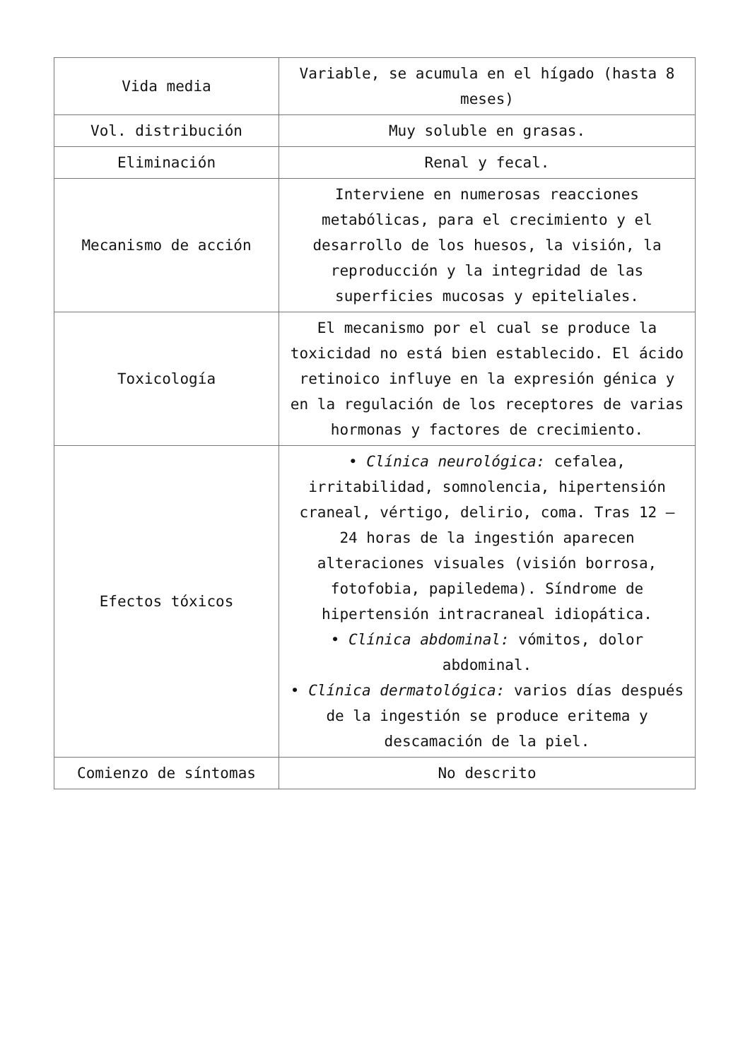| Vida media | Variable, se acumula en el hígado (hasta 8 meses) |
| Vol. distribución | Muy soluble en grasas. |
| Eliminación | Renal y fecal. |
| Mecanismo de acción | Interviene en numerosas reacciones metabólicas, para el crecimiento y el desarrollo de los huesos, la visión, la reproducción y la integridad de las superficies mucosas y epiteliales. |
| Toxicología | El mecanismo por el cual se produce la toxicidad no está bien establecido. El ácido retinoico influye en la expresión génica y en la regulación de los receptores de varias hormonas y factores de crecimiento. |
| Efectos tóxicos | • Clínica neurológica: cefalea, irritabilidad, somnolencia, hipertensión craneal, vértigo, delirio, coma. Tras 12 – 24 horas de la ingestión aparecen alteraciones visuales (visión borrosa, fotofobia, papiledema). Síndrome de hipertensión intracraneal idiopática. • Clínica abdominal: vómitos, dolor abdominal. • Clínica dermatológica: varios días después de la ingestión se produce eritema y descamación de la piel. |
| Comienzo de síntomas | No descrito |